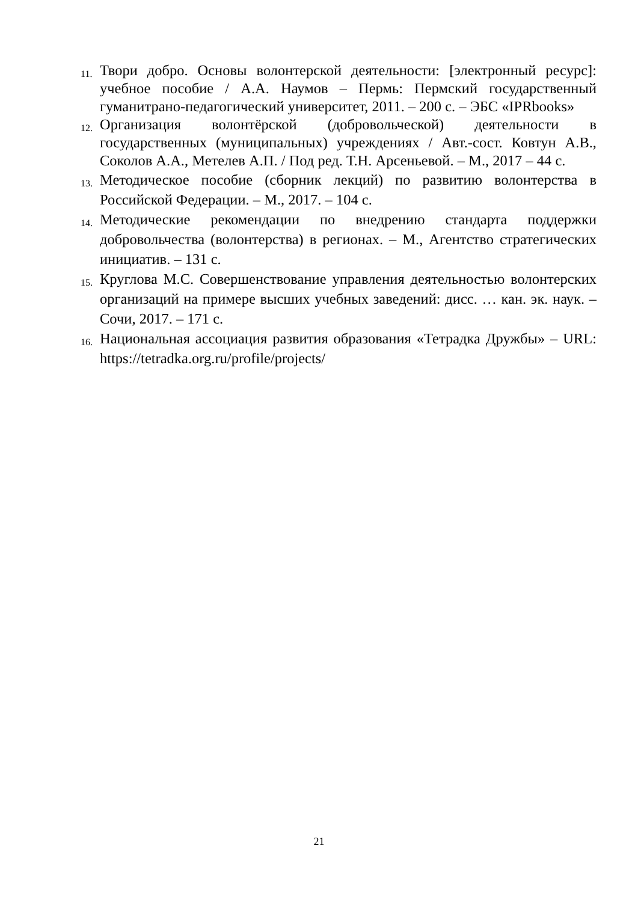11. Твори добро. Основы волонтерской деятельности: [электронный ресурс]: учебное пособие / А.А. Наумов – Пермь: Пермский государственный гуманитрано-педагогический университет, 2011. – 200 с. – ЭБС «IPRbooks»
12. Организация волонтёрской (добровольческой) деятельности в государственных (муниципальных) учреждениях / Авт.-сост. Ковтун А.В., Соколов А.А., Метелев А.П. / Под ред. Т.Н. Арсеньевой. – М., 2017 – 44 с.
13. Методическое пособие (сборник лекций) по развитию волонтерства в Российской Федерации. – М., 2017. – 104 с.
14. Методические рекомендации по внедрению стандарта поддержки добровольчества (волонтерства) в регионах. – М., Агентство стратегических инициатив. – 131 с.
15. Круглова М.С. Совершенствование управления деятельностью волонтерских организаций на примере высших учебных заведений: дисс. … кан. эк. наук. – Сочи, 2017. – 171 с.
16. Национальная ассоциация развития образования «Тетрадка Дружбы» – URL: https://tetradka.org.ru/profile/projects/
21